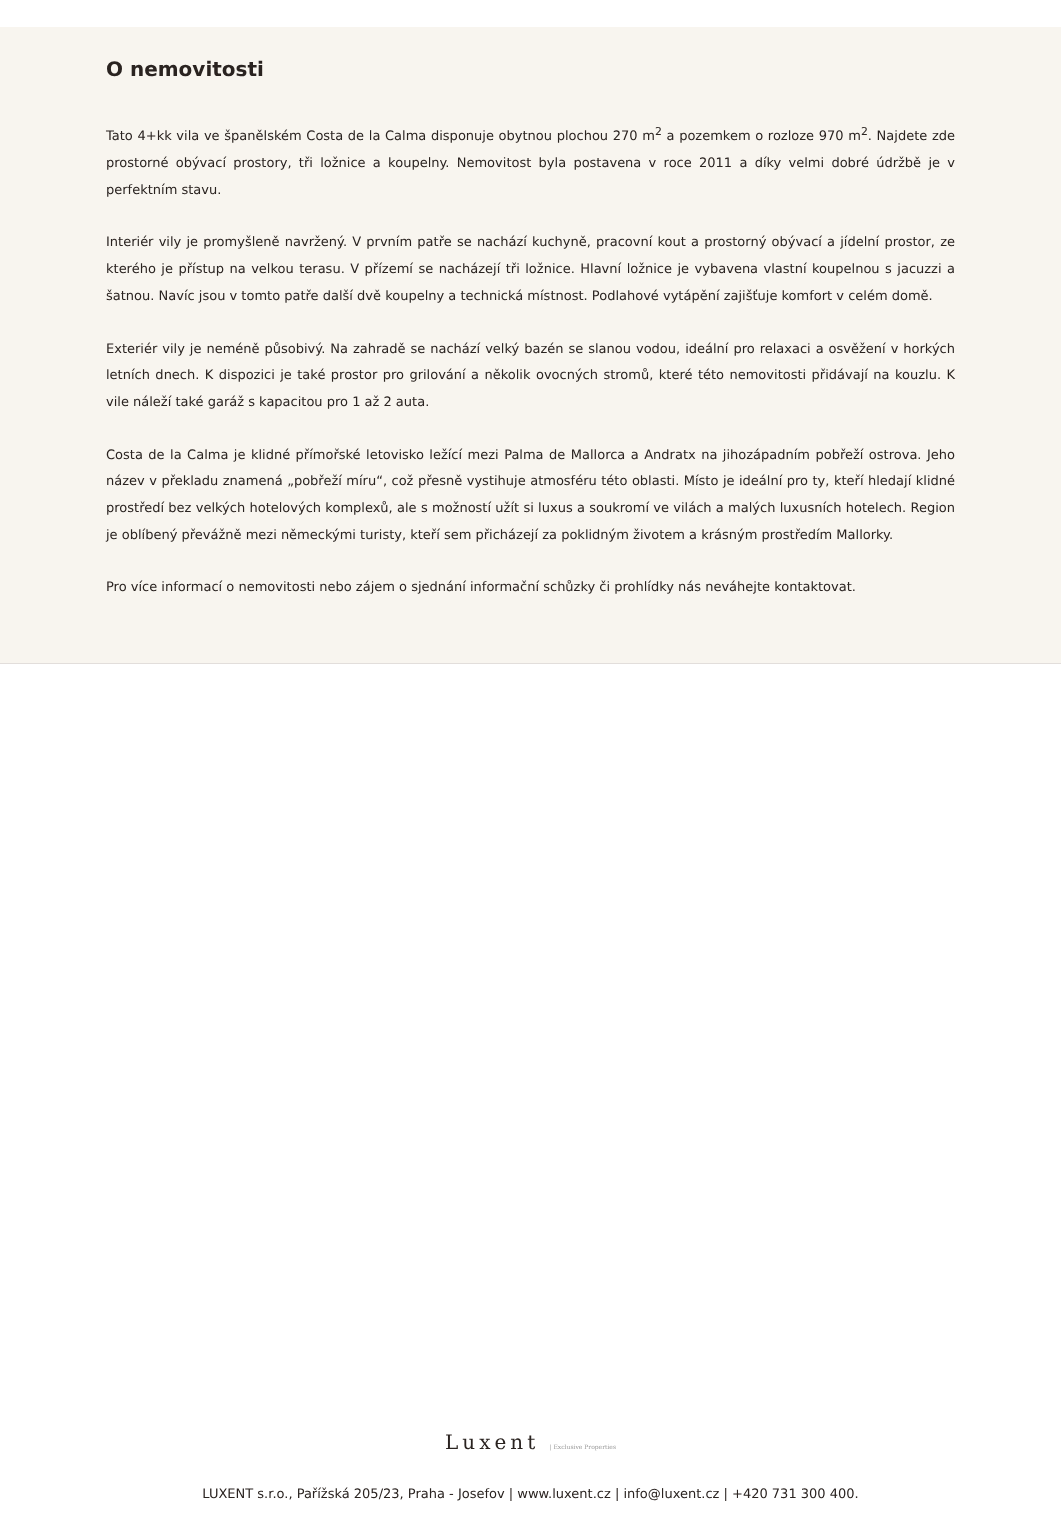O nemovitosti
Tato 4+kk vila ve španělském Costa de la Calma disponuje obytnou plochou 270 m<sup>2</sup> a pozemkem o rozloze 970 m<sup>2</sup>. Najdete zde prostorné obývací prostory, tři ložnice a koupelny. Nemovitost byla postavena v roce 2011 a díky velmi dobré údržbě je v perfektním stavu.
Interiér vily je promyšleně navržený. V prvním patře se nachází kuchyně, pracovní kout a prostorný obývací a jídelní prostor, ze kterého je přístup na velkou terasu. V přízemí se nacházejí tři ložnice. Hlavní ložnice je vybavena vlastní koupelnou s jacuzzi a šatnou. Navíc jsou v tomto patře další dvě koupelny a technická místnost. Podlahové vytápění zajišťuje komfort v celém domě.
Exteriér vily je neméně působivý. Na zahradě se nachází velký bazén se slanou vodou, ideální pro relaxaci a osvěžení v horkých letních dnech. K dispozici je také prostor pro grilování a několik ovocných stromů, které této nemovitosti přidávají na kouzlu. K vile náleží také garáž s kapacitou pro 1 až 2 auta.
Costa de la Calma je klidné přímořské letovisko ležící mezi Palma de Mallorca a Andratx na jihozápadním pobřeží ostrova. Jeho název v překladu znamená „pobřeží míru“, což přesně vystihuje atmosféru této oblasti. Místo je ideální pro ty, kteří hledají klidné prostředí bez velkých hotelových komplexů, ale s možností užít si luxus a soukromí ve vilách a malých luxusních hotelech. Region je oblíbený převážně mezi německými turisty, kteří sem přicházejí za poklidným životem a krásným prostředím Mallorky.
Pro více informací o nemovitosti nebo zájem o sjednání informační schůzky či prohlídky nás neváhejte kontaktovat.
Luxent | Exclusive Properties
LUXENT s.r.o., Pařížská 205/23, Praha - Josefov | www.luxent.cz | info@luxent.cz | +420 731 300 400.